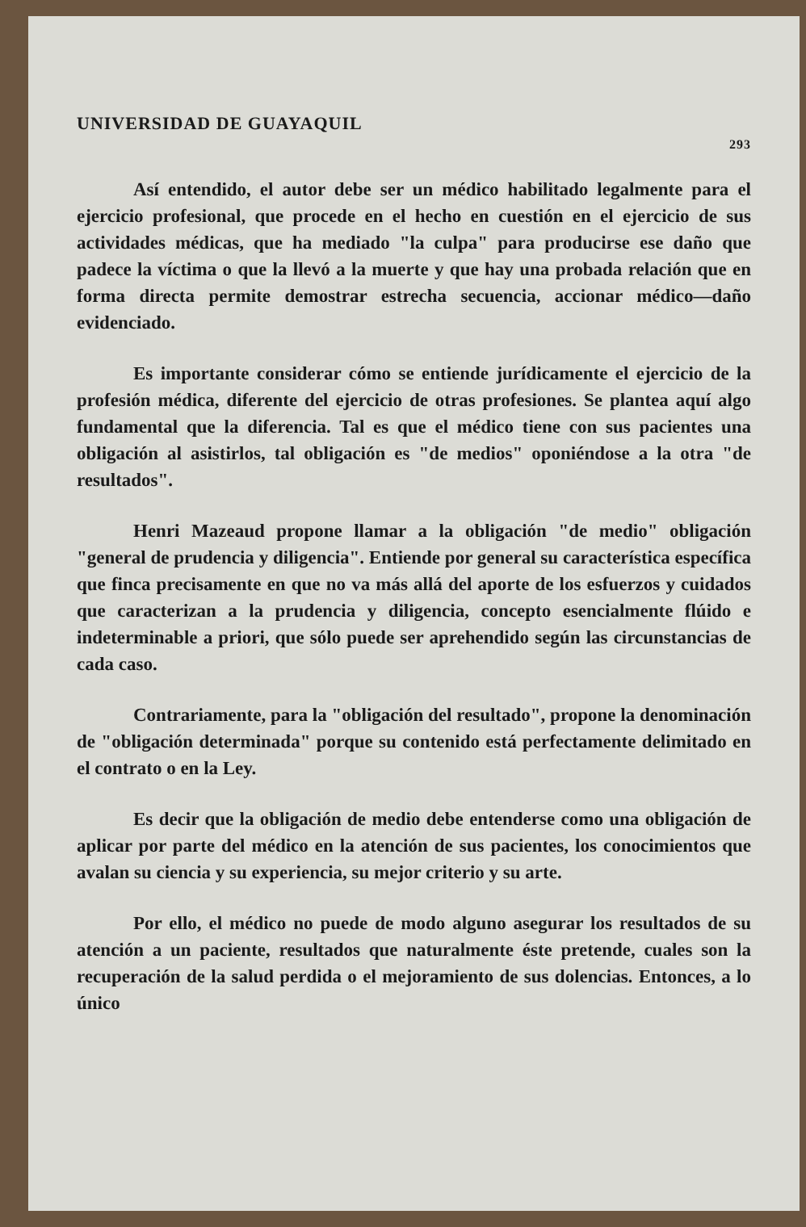UNIVERSIDAD DE GUAYAQUIL 293
Así entendido, el autor debe ser un médico habilitado legalmente para el ejercicio profesional, que procede en el hecho en cuestión en el ejercicio de sus actividades médicas, que ha mediado "la culpa" para producirse ese daño que padece la víctima o que la llevó a la muerte y que hay una probada relación que en forma directa permite demostrar estrecha secuencia, accionar médico—daño evidenciado.
Es importante considerar cómo se entiende jurídicamente el ejercicio de la profesión médica, diferente del ejercicio de otras profesiones. Se plantea aquí algo fundamental que la diferencia. Tal es que el médico tiene con sus pacientes una obligación al asistirlos, tal obligación es "de medios" oponiéndose a la otra "de resultados".
Henri Mazeaud propone llamar a la obligación "de medio" obligación "general de prudencia y diligencia". Entiende por general su característica específica que finca precisamente en que no va más allá del aporte de los esfuerzos y cuidados que caracterizan a la prudencia y diligencia, concepto esencialmente flúido e indeterminable a priori, que sólo puede ser aprehendido según las circunstancias de cada caso.
Contrariamente, para la "obligación del resultado", propone la denominación de "obligación determinada" porque su contenido está perfectamente delimitado en el contrato o en la Ley.
Es decir que la obligación de medio debe entenderse como una obligación de aplicar por parte del médico en la atención de sus pacientes, los conocimientos que avalan su ciencia y su experiencia, su mejor criterio y su arte.
Por ello, el médico no puede de modo alguno asegurar los resultados de su atención a un paciente, resultados que naturalmente éste pretende, cuales son la recuperación de la salud perdida o el mejoramiento de sus dolencias. Entonces, a lo único